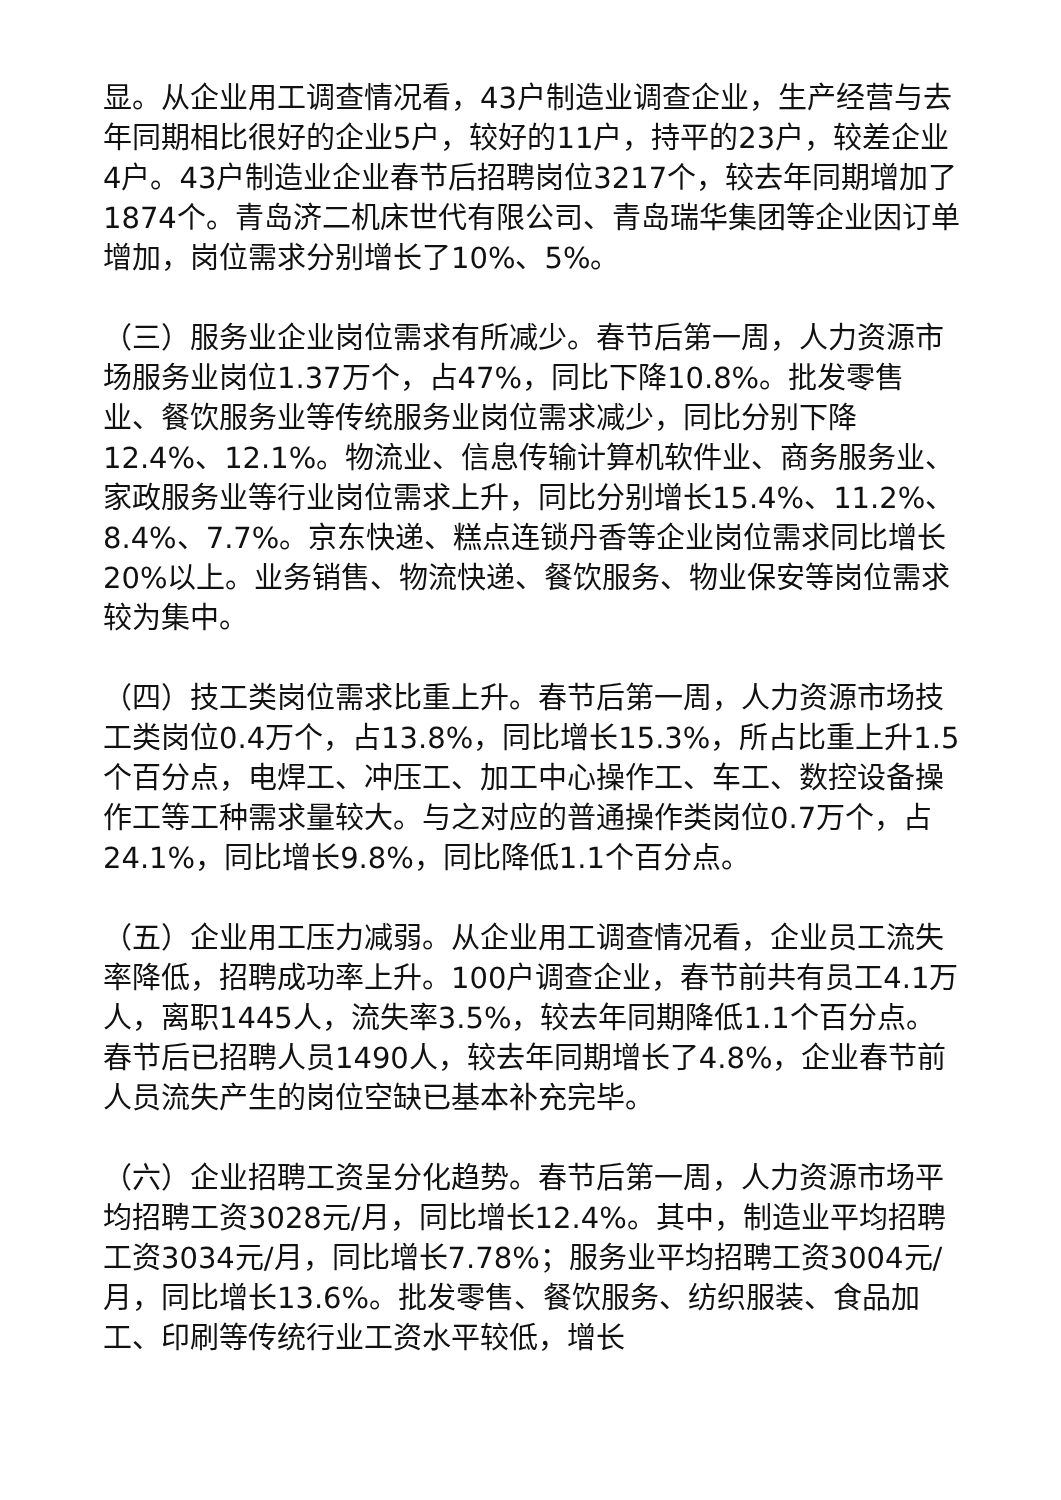显。从企业用工调查情况看，43户制造业调查企业，生产经营与去年同期相比很好的企业5户，较好的11户，持平的23户，较差企业4户。43户制造业企业春节后招聘岗位3217个，较去年同期增加了1874个。青岛济二机床世代有限公司、青岛瑞华集团等企业因订单增加，岗位需求分别增长了10%、5%。
（三）服务业企业岗位需求有所减少。春节后第一周，人力资源市场服务业岗位1.37万个，占47%，同比下降10.8%。批发零售业、餐饮服务业等传统服务业岗位需求减少，同比分别下降12.4%、12.1%。物流业、信息传输计算机软件业、商务服务业、家政服务业等行业岗位需求上升，同比分别增长15.4%、11.2%、8.4%、7.7%。京东快递、糕点连锁丹香等企业岗位需求同比增长20%以上。业务销售、物流快递、餐饮服务、物业保安等岗位需求较为集中。
（四）技工类岗位需求比重上升。春节后第一周，人力资源市场技工类岗位0.4万个，占13.8%，同比增长15.3%，所占比重上升1.5个百分点，电焊工、冲压工、加工中心操作工、车工、数控设备操作工等工种需求量较大。与之对应的普通操作类岗位0.7万个，占24.1%，同比增长9.8%，同比降低1.1个百分点。
（五）企业用工压力减弱。从企业用工调查情况看，企业员工流失率降低，招聘成功率上升。100户调查企业，春节前共有员工4.1万人，离职1445人，流失率3.5%，较去年同期降低1.1个百分点。春节后已招聘人员1490人，较去年同期增长了4.8%，企业春节前人员流失产生的岗位空缺已基本补充完毕。
（六）企业招聘工资呈分化趋势。春节后第一周，人力资源市场平均招聘工资3028元/月，同比增长12.4%。其中，制造业平均招聘工资3034元/月，同比增长7.78%；服务业平均招聘工资3004元/月，同比增长13.6%。批发零售、餐饮服务、纺织服装、食品加工、印刷等传统行业工资水平较低，增长